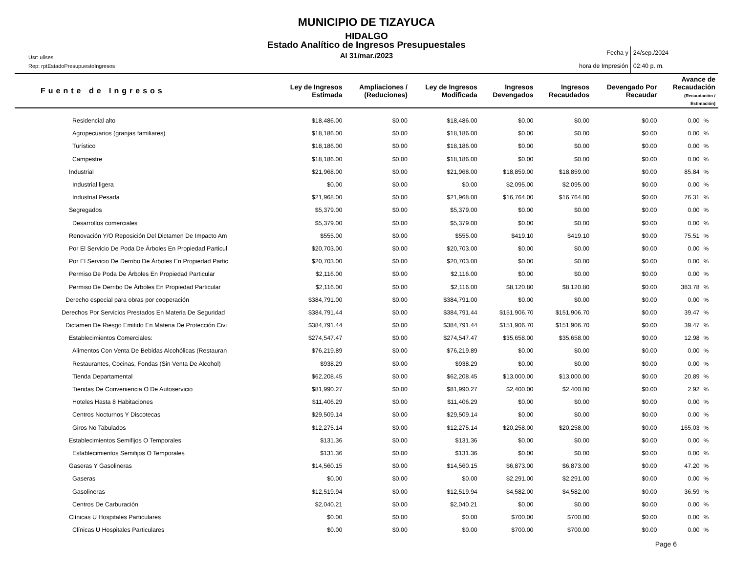MUNICIPIO DE TIZAYUCA
HIDALGO
Estado Analítico de Ingresos Presupuestales
Al 31/mar./2023
Usr: ulises
Rep: rptEstadoPresupuestoIngresos
Fecha y
hora de Impresión
24/sep./2024
02:40 p. m.
| Fuente de Ingresos | Ley de Ingresos Estimada | Ampliaciones / (Reduciones) | Ley de Ingresos Modificada | Ingresos Devengados | Ingresos Recaudados | Devengado Por Recaudar | Avance de Recaudación (Recaudación / Estimación) | |
| --- | --- | --- | --- | --- | --- | --- | --- | --- |
| Residencial alto | $18,486.00 | $0.00 | $18,486.00 | $0.00 | $0.00 | $0.00 | 0.00 | % |
| Agropecuarios (granjas familiares) | $18,186.00 | $0.00 | $18,186.00 | $0.00 | $0.00 | $0.00 | 0.00 | % |
| Turístico | $18,186.00 | $0.00 | $18,186.00 | $0.00 | $0.00 | $0.00 | 0.00 | % |
| Campestre | $18,186.00 | $0.00 | $18,186.00 | $0.00 | $0.00 | $0.00 | 0.00 | % |
| Industrial | $21,968.00 | $0.00 | $21,968.00 | $18,859.00 | $18,859.00 | $0.00 | 85.84 | % |
| Industrial ligera | $0.00 | $0.00 | $0.00 | $2,095.00 | $2,095.00 | $0.00 | 0.00 | % |
| Industrial Pesada | $21,968.00 | $0.00 | $21,968.00 | $16,764.00 | $16,764.00 | $0.00 | 76.31 | % |
| Segregados | $5,379.00 | $0.00 | $5,379.00 | $0.00 | $0.00 | $0.00 | 0.00 | % |
| Desarrollos comerciales | $5,379.00 | $0.00 | $5,379.00 | $0.00 | $0.00 | $0.00 | 0.00 | % |
| Renovación Y/O Reposición Del Dictamen De Impacto Am | $555.00 | $0.00 | $555.00 | $419.10 | $419.10 | $0.00 | 75.51 | % |
| Por El Servicio De Poda De Árboles En Propiedad Particul | $20,703.00 | $0.00 | $20,703.00 | $0.00 | $0.00 | $0.00 | 0.00 | % |
| Por El Servicio De Derribo De Árboles En Propiedad Partic | $20,703.00 | $0.00 | $20,703.00 | $0.00 | $0.00 | $0.00 | 0.00 | % |
| Permiso De Poda De Árboles En Propiedad Particular | $2,116.00 | $0.00 | $2,116.00 | $0.00 | $0.00 | $0.00 | 0.00 | % |
| Permiso De Derribo De Árboles En Propiedad Particular | $2,116.00 | $0.00 | $2,116.00 | $8,120.80 | $8,120.80 | $0.00 | 383.78 | % |
| Derecho especial para obras por cooperación | $384,791.00 | $0.00 | $384,791.00 | $0.00 | $0.00 | $0.00 | 0.00 | % |
| Derechos Por Servicios Prestados En Materia De Seguridad | $384,791.44 | $0.00 | $384,791.44 | $151,906.70 | $151,906.70 | $0.00 | 39.47 | % |
| Dictamen De Riesgo Emitido En Materia De Protección Civi | $384,791.44 | $0.00 | $384,791.44 | $151,906.70 | $151,906.70 | $0.00 | 39.47 | % |
| Establecimientos Comerciales: | $274,547.47 | $0.00 | $274,547.47 | $35,658.00 | $35,658.00 | $0.00 | 12.98 | % |
| Alimentos Con Venta De Bebidas Alcohólicas (Restauran | $76,219.89 | $0.00 | $76,219.89 | $0.00 | $0.00 | $0.00 | 0.00 | % |
| Restaurantes, Cocinas, Fondas (Sin Venta De Alcohol) | $938.29 | $0.00 | $938.29 | $0.00 | $0.00 | $0.00 | 0.00 | % |
| Tienda Departamental | $62,208.45 | $0.00 | $62,208.45 | $13,000.00 | $13,000.00 | $0.00 | 20.89 | % |
| Tiendas De Conveniencia O De Autoservicio | $81,990.27 | $0.00 | $81,990.27 | $2,400.00 | $2,400.00 | $0.00 | 2.92 | % |
| Hoteles Hasta 8 Habitaciones | $11,406.29 | $0.00 | $11,406.29 | $0.00 | $0.00 | $0.00 | 0.00 | % |
| Centros Nocturnos Y Discotecas | $29,509.14 | $0.00 | $29,509.14 | $0.00 | $0.00 | $0.00 | 0.00 | % |
| Giros No Tabulados | $12,275.14 | $0.00 | $12,275.14 | $20,258.00 | $20,258.00 | $0.00 | 165.03 | % |
| Establecimientos Semifijos O Temporales | $131.36 | $0.00 | $131.36 | $0.00 | $0.00 | $0.00 | 0.00 | % |
| Establecimientos Semifijos O Temporales | $131.36 | $0.00 | $131.36 | $0.00 | $0.00 | $0.00 | 0.00 | % |
| Gaseras Y Gasolineras | $14,560.15 | $0.00 | $14,560.15 | $6,873.00 | $6,873.00 | $0.00 | 47.20 | % |
| Gaseras | $0.00 | $0.00 | $0.00 | $2,291.00 | $2,291.00 | $0.00 | 0.00 | % |
| Gasolineras | $12,519.94 | $0.00 | $12,519.94 | $4,582.00 | $4,582.00 | $0.00 | 36.59 | % |
| Centros De Carburación | $2,040.21 | $0.00 | $2,040.21 | $0.00 | $0.00 | $0.00 | 0.00 | % |
| Clínicas U Hospitales Particulares | $0.00 | $0.00 | $0.00 | $700.00 | $700.00 | $0.00 | 0.00 | % |
| Clínicas U Hospitales Particulares | $0.00 | $0.00 | $0.00 | $700.00 | $700.00 | $0.00 | 0.00 | % |
Page 6